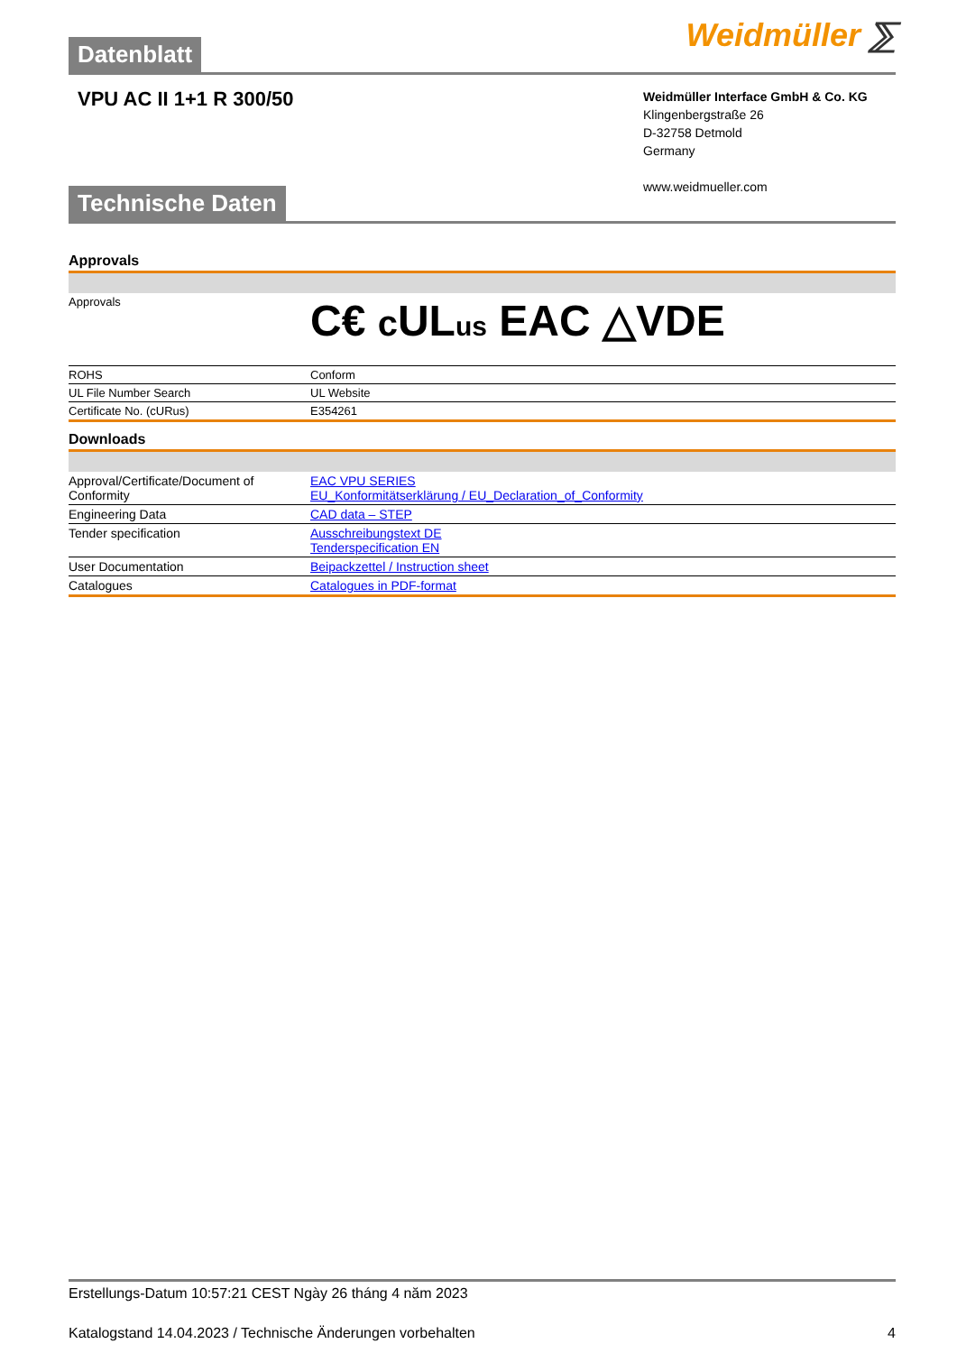Datenblatt
Weidmüller ⅀
VPU AC II 1+1 R 300/50
Weidmüller Interface GmbH & Co. KG
Klingenbergstraße 26
D-32758 Detmold
Germany
www.weidmueller.com
Technische Daten
Approvals
| Approvals | C€ c UL us EAC △VDE |
| ROHS | Conform |
| UL File Number Search | UL Website |
| Certificate No. (cURus) | E354261 |
Downloads
| Approval/Certificate/Document of Conformity | EAC VPU SERIES EU_Konformitätserklärung / EU_Declaration_of_Conformity |
| Engineering Data | CAD data – STEP |
| Tender specification | Ausschreibungstext DE Tenderspecification EN |
| User Documentation | Beipackzettel / Instruction sheet |
| Catalogues | Catalogues in PDF-format |
Erstellungs-Datum 10:57:21 CEST Ngày 26 tháng 4 năm 2023
Katalogstand 14.04.2023 / Technische Änderungen vorbehalten 4